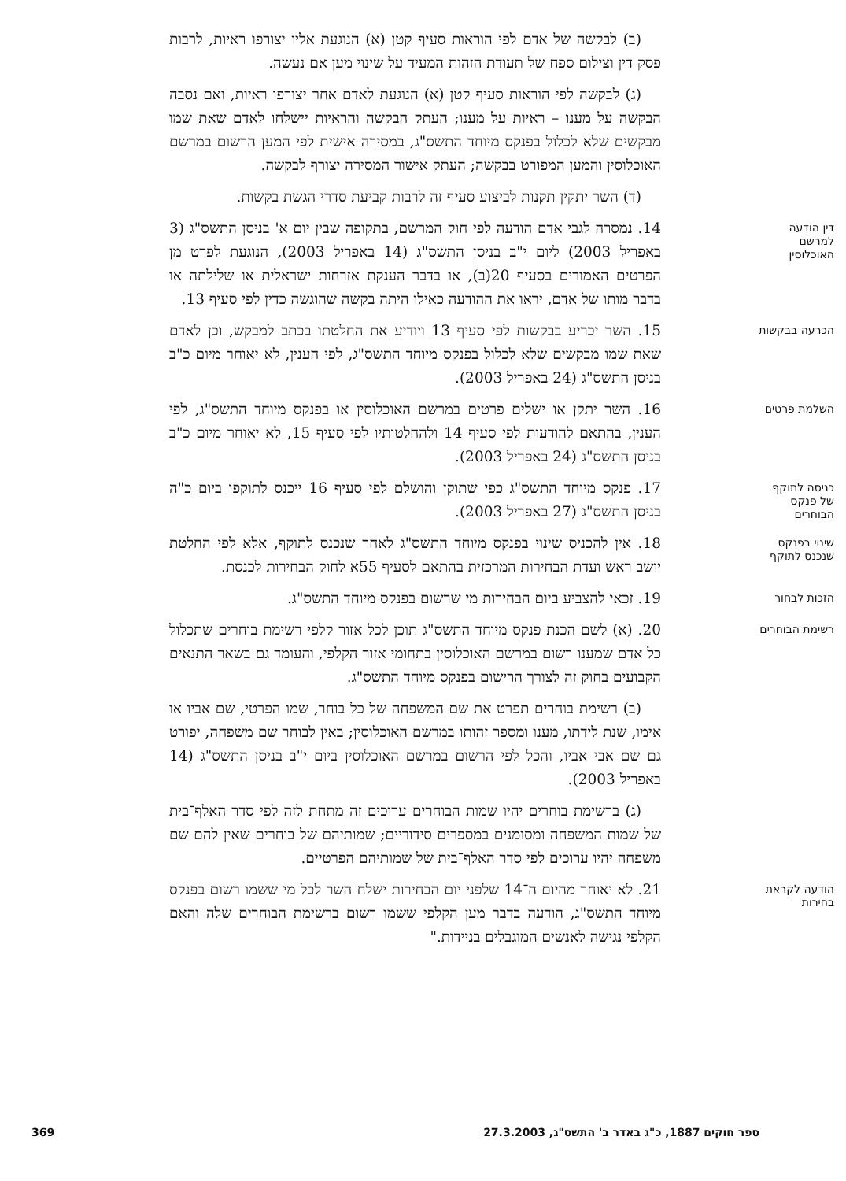(ב) לבקשה של אדם לפי הוראות סעיף קטן (א) הנוגעת אליו יצורפו ראיות, לרבות פסק דין וצילום ספח של תעודת הזהות המעיד על שינוי מען אם נעשה.
(ג) לבקשה לפי הוראות סעיף קטן (א) הנוגעת לאדם אחר יצורפו ראיות, ואם נסבה הבקשה על מענו – ראיות על מענו; העתק הבקשה והראיות יישלחו לאדם שאת שמו מבקשים שלא לכלול בפנקס מיוחד התשס"ג, במסירה אישית לפי המען הרשום במרשם האוכלוסין והמען המפורט בבקשה; העתק אישור המסירה יצורף לבקשה.
(ד) השר יתקין תקנות לביצוע סעיף זה לרבות קביעת סדרי הגשת בקשות.
דין הודעה למרשם האוכלוסין
14. נמסרה לגבי אדם הודעה לפי חוק המרשם, בתקופה שבין יום א' בניסן התשס"ג (3 באפריל 2003) ליום י"ב בניסן התשס"ג (14 באפריל 2003), הנוגעת לפרט מן הפרטים האמורים בסעיף 20(ב), או בדבר הענקת אזרחות ישראלית או שלילתה או בדבר מותו של אדם, יראו את ההודעה כאילו היתה בקשה שהוגשה כדין לפי סעיף 13.
הכרעה בבקשות
15. השר יכריע בבקשות לפי סעיף 13 ויודיע את החלטתו בכתב למבקש, וכן לאדם שאת שמו מבקשים שלא לכלול בפנקס מיוחד התשס"ג, לפי הענין, לא יאוחר מיום כ"ב בניסן התשס"ג (24 באפריל 2003).
השלמת פרטים
16. השר יתקן או ישלים פרטים במרשם האוכלוסין או בפנקס מיוחד התשס"ג, לפי הענין, בהתאם להודעות לפי סעיף 14 ולהחלטותיו לפי סעיף 15, לא יאוחר מיום כ"ב בניסן התשס"ג (24 באפריל 2003).
כניסה לתוקף של פנקס הבוחרים
17. פנקס מיוחד התשס"ג כפי שתוקן והושלם לפי סעיף 16 ייכנס לתוקפו ביום כ"ה בניסן התשס"ג (27 באפריל 2003).
שינוי בפנקס שנכנס לתוקף
18. אין להכניס שינוי בפנקס מיוחד התשס"ג לאחר שנכנס לתוקף, אלא לפי החלטת יושב ראש ועדת הבחירות המרכזית בהתאם לסעיף 55א לחוק הבחירות לכנסת.
הזכות לבחור
19. זכאי להצביע ביום הבחירות מי שרשום בפנקס מיוחד התשס"ג.
רשימת הבוחרים
20. (א) לשם הכנת פנקס מיוחד התשס"ג תוכן לכל אזור קלפי רשימת בוחרים שתכלול כל אדם שמענו רשום במרשם האוכלוסין בתחומי אזור הקלפי, והעומד גם בשאר התנאים הקבועים בחוק זה לצורך הרישום בפנקס מיוחד התשס"ג.
(ב) רשימת בוחרים תפרט את שם המשפחה של כל בוחר, שמו הפרטי, שם אביו או אימו, שנת לידתו, מענו ומספר זהותו במרשם האוכלוסין; באין לבוחר שם משפחה, יפורט גם שם אבי אביו, והכל לפי הרשום במרשם האוכלוסין ביום י"ב בניסן התשס"ג (14 באפריל 2003).
(ג) ברשימת בוחרים יהיו שמות הבוחרים ערוכים זה מתחת לזה לפי סדר האלף־בית של שמות המשפחה ומסומנים במספרים סידוריים; שמותיהם של בוחרים שאין להם שם משפחה יהיו ערוכים לפי סדר האלף־בית של שמותיהם הפרטיים.
הודעה לקראת בחירות
21. לא יאוחר מהיום ה־14 שלפני יום הבחירות ישלח השר לכל מי ששמו רשום בפנקס מיוחד התשס"ג, הודעה בדבר מען הקלפי ששמו רשום ברשימת הבוחרים שלה והאם הקלפי נגישה לאנשים המוגבלים בניידות."
ספר חוקים 1887, כ"ג באדר ב' התשס"ג, 27.3.2003 369